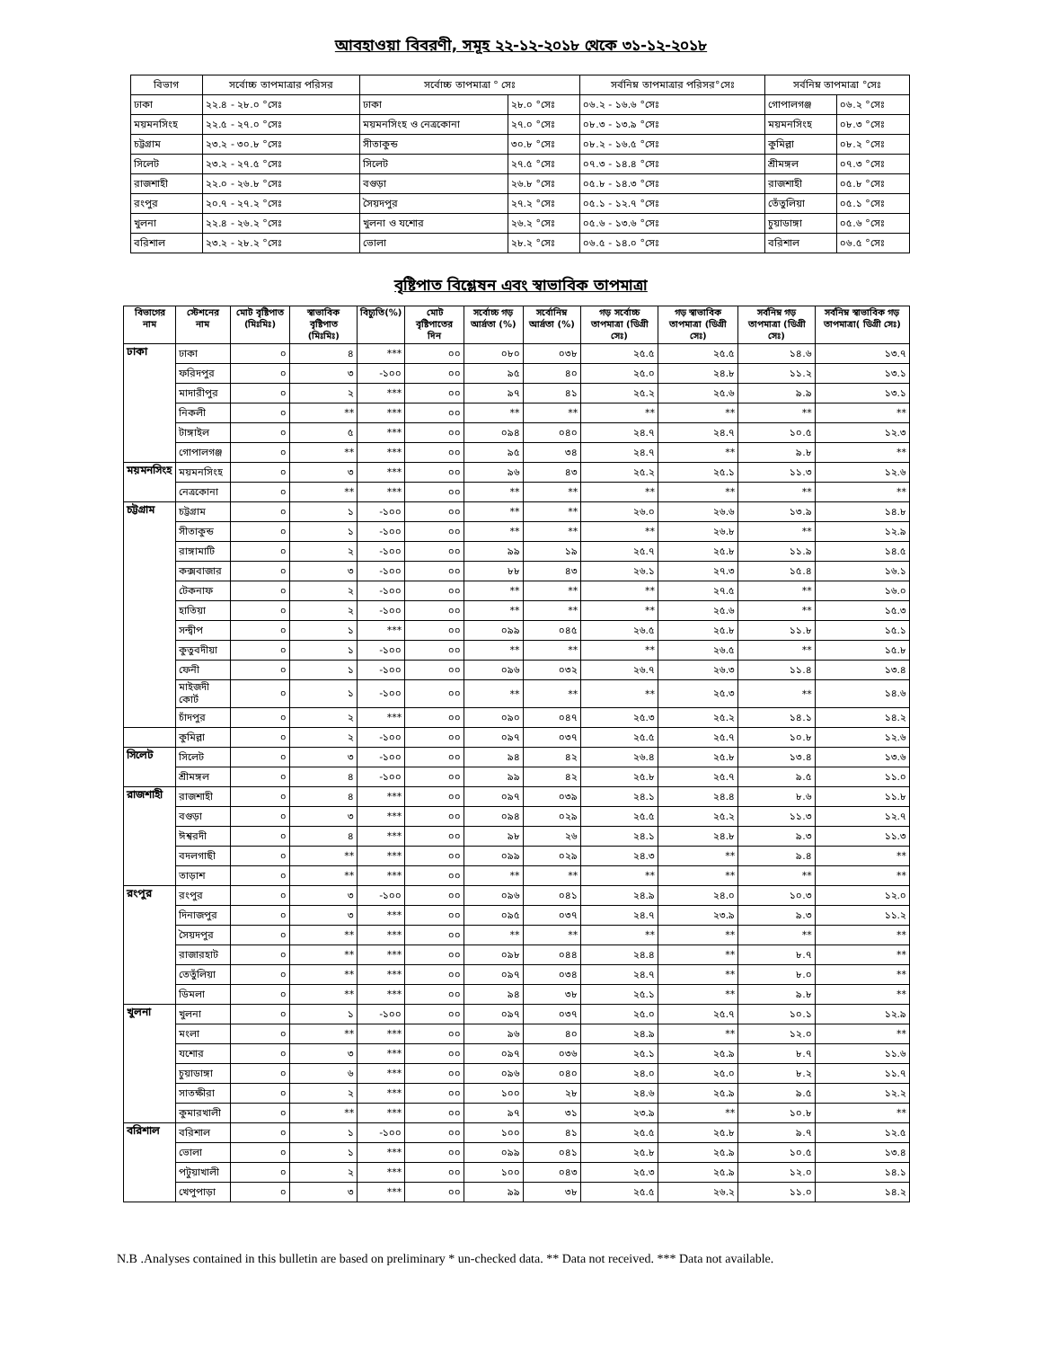আবহাওয়া বিবরণী, সমূহ ২২-১২-২০১৮ থেকে ৩১-১২-২০১৮
| বিভাগ | সর্বোচ্চ তাপমাত্রার পরিসর | সর্বোচ্চ তাপমাত্রা ° সেঃ | | সর্বনিম্ন তাপমাত্রার পরিসর°সেঃ | সর্বনিম্ন তাপমাত্রা °সেঃ | |
| --- | --- | --- | --- | --- | --- | --- |
| ঢাকা | ২২.৪ - ২৮.০ °সেঃ | ঢাকা | ২৮.০ °সেঃ | ০৬.২ - ১৬.৬ °সেঃ | গোপালগঞ্জ | ০৬.২ °সেঃ |
| ময়মনসিংহ | ২২.৫ - ২৭.০ °সেঃ | ময়মনসিংহ ও নেত্রকোনা | ২৭.০ °সেঃ | ০৮.৩ - ১৩.৯ °সেঃ | ময়মনসিংহ | ০৮.৩ °সেঃ |
| চট্টগ্রাম | ২৩.২ - ৩০.৮ °সেঃ | সীতাকুন্ড | ৩০.৮ °সেঃ | ০৮.২ - ১৬.৫ °সেঃ | কুমিল্লা | ০৮.২ °সেঃ |
| সিলেট | ২৩.২ - ২৭.৫ °সেঃ | সিলেট | ২৭.৫ °সেঃ | ০৭.৩ - ১৪.৪ °সেঃ | শ্রীমঙ্গল | ০৭.৩ °সেঃ |
| রাজশাহী | ২২.০ - ২৬.৮ °সেঃ | বগুড়া | ২৬.৮ °সেঃ | ০৫.৮ - ১৪.৩ °সেঃ | রাজশাহী | ০৫.৮ °সেঃ |
| রংপুর | ২০.৭ - ২৭.২ °সেঃ | সৈয়দপুর | ২৭.২ °সেঃ | ০৫.১ - ১২.৭ °সেঃ | তেঁতুলিয়া | ০৫.১ °সেঃ |
| খুলনা | ২২.৪ - ২৬.২ °সেঃ | খুলনা ও যশোর | ২৬.২ °সেঃ | ০৫.৬ - ১৩.৬ °সেঃ | চুয়াডাঙ্গা | ০৫.৬ °সেঃ |
| বরিশাল | ২৩.২ - ২৮.২ °সেঃ | ভোলা | ২৮.২ °সেঃ | ০৬.৫ - ১৪.০ °সেঃ | বরিশাল | ০৬.৫ °সেঃ |
বৃষ্টিপাত বিশ্লেষন এবং স্বাভাবিক তাপমাত্রা
| বিভাগের নাম | স্টেশনের নাম | মোট বৃষ্টিপাত (মিঃমিঃ) | স্বাভাবিক বৃষ্টিপাত (মিঃমিঃ) | বিচ্যুতি(%) | মোট বৃষ্টিপাতের দিন | সর্বোচ্চ গড় আর্দ্রতা (%) | সর্বোনিম্ন আর্দ্রতা (%) | গড় সর্বোচ্চ তাপমাত্রা (ডিগ্রী সেঃ) | গড় স্বাভাবিক তাপমাত্রা (ডিগ্রী সেঃ) | সর্বনিম্ন গড় তাপমাত্রা (ডিগ্রী সেঃ) | সর্বনিম্ন স্বাভাবিক গড় তাপমাত্রা( ডিগ্রী সেঃ) |
| --- | --- | --- | --- | --- | --- | --- | --- | --- | --- | --- | --- |
| ঢাকা | ঢাকা | ০ | ৪ | *** | ০০ | ০৮০ | ০৩৮ | ২৫.৫ | ২৫.৫ | ১৪.৬ | ১৩.৭ |
| | ফরিদপুর | ০ | ৩ | -১০০ | ০০ | ৯৫ | ৪০ | ২৫.০ | ২৪.৮ | ১১.২ | ১৩.১ |
| | মাদারীপুর | ০ | ২ | *** | ০০ | ৯৭ | ৪১ | ২৫.২ | ২৫.৬ | ৯.৯ | ১৩.১ |
| | নিকলী | ০ | ** | *** | ০০ | ** | ** | ** | ** | ** | ** |
| | টাঙ্গাইল | ০ | ৫ | *** | ০০ | ০৯৪ | ০৪০ | ২৪.৭ | ২৪.৭ | ১০.৫ | ১২.৩ |
| | গোপালগঞ্জ | ০ | ** | *** | ০০ | ৯৫ | ৩৪ | ২৪.৭ | ** | ৯.৮ | ** |
| ময়মনসিংহ | ময়মনসিংহ | ০ | ৩ | *** | ০০ | ৯৬ | ৪৩ | ২৫.২ | ২৫.১ | ১১.৩ | ১২.৬ |
| | নেত্রকোনা | ০ | ** | *** | ০০ | ** | ** | ** | ** | ** | ** |
| চট্টগ্রাম | চট্টগ্রাম | ০ | ১ | -১০০ | ০০ | ** | ** | ২৬.০ | ২৬.৬ | ১৩.৯ | ১৪.৮ |
| | সীতাকুন্ড | ০ | ১ | -১০০ | ০০ | ** | ** | ** | ২৬.৮ | ** | ১২.৯ |
| | রাঙ্গামাটি | ০ | ২ | -১০০ | ০০ | ৯৯ | ১৯ | ২৫.৭ | ২৫.৮ | ১১.৯ | ১৪.৫ |
| | কক্সবাজার | ০ | ৩ | -১০০ | ০০ | ৮৮ | ৪৩ | ২৬.১ | ২৭.৩ | ১৫.৪ | ১৬.১ |
| | টেকনাফ | ০ | ২ | -১০০ | ০০ | ** | ** | ** | ২৭.৫ | ** | ১৬.০ |
| | হাতিয়া | ০ | ২ | -১০০ | ০০ | ** | ** | ** | ২৫.৬ | ** | ১৫.৩ |
| | সন্দ্বীপ | ০ | ১ | *** | ০০ | ০৯৯ | ০৪৫ | ২৬.৫ | ২৫.৮ | ১১.৮ | ১৫.১ |
| | কুতুবদীয়া | ০ | ১ | -১০০ | ০০ | ** | ** | ** | ২৬.৫ | ** | ১৫.৮ |
| | ফেনী | ০ | ১ | -১০০ | ০০ | ০৯৬ | ০৩২ | ২৬.৭ | ২৬.৩ | ১১.৪ | ১৩.৪ |
| | মাইজদী কোর্ট | ০ | ১ | -১০০ | ০০ | ** | ** | ** | ২৫.৩ | ** | ১৪.৬ |
| | চাঁদপুর | ০ | ২ | *** | ০০ | ০৯০ | ০৪৭ | ২৫.৩ | ২৫.২ | ১৪.১ | ১৪.২ |
| | কুমিল্লা | ০ | ২ | -১০০ | ০০ | ০৯৭ | ০৩৭ | ২৫.৫ | ২৫.৭ | ১০.৮ | ১২.৬ |
| সিলেট | সিলেট | ০ | ৩ | -১০০ | ০০ | ৯৪ | ৪২ | ২৬.৪ | ২৫.৮ | ১৩.৪ | ১৩.৬ |
| | শ্রীমঙ্গল | ০ | ৪ | -১০০ | ০০ | ৯৯ | ৪২ | ২৫.৮ | ২৫.৭ | ৯.৫ | ১১.০ |
| রাজশাহী | রাজশাহী | ০ | ৪ | *** | ০০ | ০৯৭ | ০৩৯ | ২৪.১ | ২৪.৪ | ৮.৬ | ১১.৮ |
| | বগুড়া | ০ | ৩ | *** | ০০ | ০৯৪ | ০২৯ | ২৫.৫ | ২৫.২ | ১১.৩ | ১২.৭ |
| | ঈশ্বরদী | ০ | ৪ | *** | ০০ | ৯৮ | ২৬ | ২৪.১ | ২৪.৮ | ৯.৩ | ১১.৩ |
| | বদলগাছী | ০ | ** | *** | ০০ | ০৯৯ | ০২৯ | ২৪.৩ | ** | ৯.৪ | ** |
| | তাড়াশ | ০ | ** | *** | ০০ | ** | ** | ** | ** | ** | ** |
| রংপুর | রংপুর | ০ | ৩ | -১০০ | ০০ | ০৯৬ | ০৪১ | ২৪.৯ | ২৪.০ | ১০.৩ | ১২.০ |
| | দিনাজপুর | ০ | ৩ | *** | ০০ | ০৯৫ | ০৩৭ | ২৪.৭ | ২৩.৯ | ৯.৩ | ১১.২ |
| | সৈয়দপুর | ০ | ** | *** | ০০ | ** | ** | ** | ** | ** | ** |
| | রাজারহাট | ০ | ** | *** | ০০ | ০৯৮ | ০৪৪ | ২৪.৪ | ** | ৮.৭ | ** |
| | তেতুঁলিয়া | ০ | ** | *** | ০০ | ০৯৭ | ০৩৪ | ২৪.৭ | ** | ৮.০ | ** |
| | ডিমলা | ০ | ** | *** | ০০ | ৯৪ | ৩৮ | ২৫.১ | ** | ৯.৮ | ** |
| খুলনা | খুলনা | ০ | ১ | -১০০ | ০০ | ০৯৭ | ০৩৭ | ২৫.০ | ২৫.৭ | ১০.১ | ১২.৯ |
| | মংলা | ০ | ** | *** | ০০ | ৯৬ | ৪০ | ২৪.৯ | ** | ১২.০ | ** |
| | যশোর | ০ | ৩ | *** | ০০ | ০৯৭ | ০৩৬ | ২৫.১ | ২৫.৯ | ৮.৭ | ১১.৬ |
| | চুয়াডাঙ্গা | ০ | ৬ | *** | ০০ | ০৯৬ | ০৪০ | ২৪.০ | ২৫.০ | ৮.২ | ১১.৭ |
| | সাতক্ষীরা | ০ | ২ | *** | ০০ | ১০০ | ২৮ | ২৪.৬ | ২৫.৯ | ৯.৫ | ১২.২ |
| | কুমারখালী | ০ | ** | *** | ০০ | ৯৭ | ৩১ | ২৩.৯ | ** | ১০.৮ | ** |
| বরিশাল | বরিশাল | ০ | ১ | -১০০ | ০০ | ১০০ | ৪১ | ২৫.৫ | ২৫.৮ | ৯.৭ | ১২.৫ |
| | ভোলা | ০ | ১ | *** | ০০ | ০৯৯ | ০৪১ | ২৫.৮ | ২৫.৯ | ১০.৫ | ১৩.৪ |
| | পটুয়াখালী | ০ | ২ | *** | ০০ | ১০০ | ০৪৩ | ২৫.৩ | ২৫.৯ | ১২.০ | ১৪.১ |
| | খেপুপাড়া | ০ | ৩ | *** | ০০ | ৯৯ | ৩৮ | ২৫.৫ | ২৬.২ | ১১.০ | ১৪.২ |
N.B .Analyses contained in this bulletin are based on preliminary * un-checked data. ** Data not received. *** Data not available.